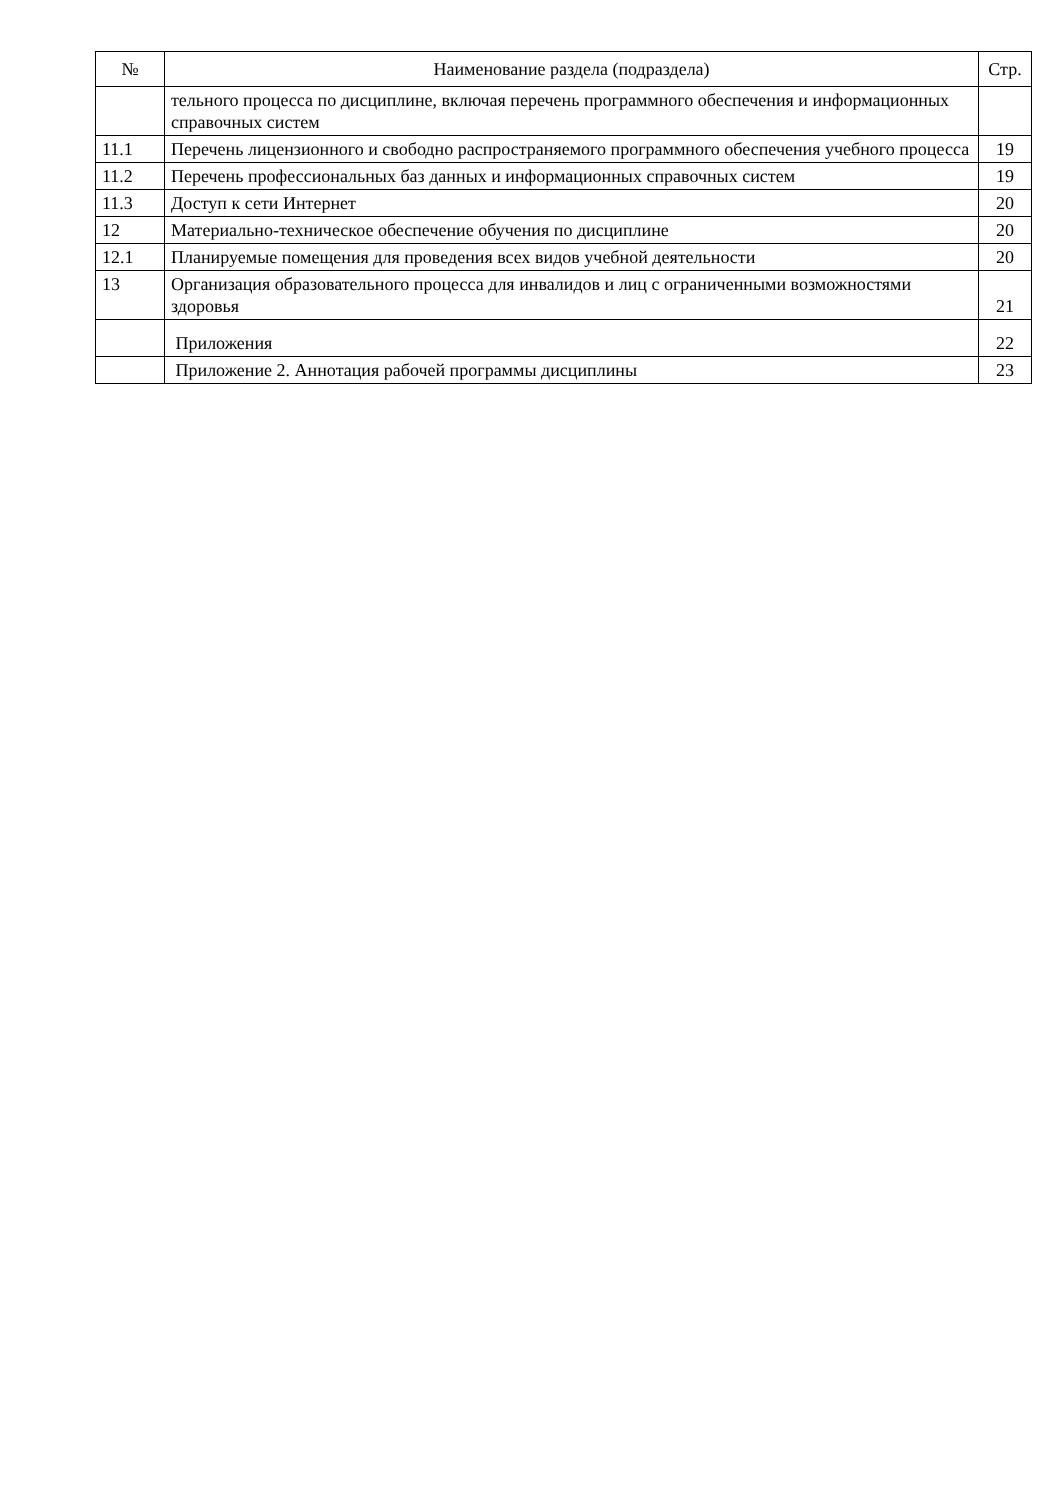| № | Наименование раздела (подраздела) | Стр. |
| --- | --- | --- |
| | тельного процесса по дисциплине, включая перечень программного обеспечения и информационных справочных систем | |
| 11.1 | Перечень лицензионного и свободно распространяемого программного обеспечения учебного процесса | 19 |
| 11.2 | Перечень профессиональных баз данных и информационных справочных систем | 19 |
| 11.3 | Доступ к сети Интернет | 20 |
| 12 | Материально-техническое обеспечение обучения по дисциплине | 20 |
| 12.1 | Планируемые помещения для проведения всех видов учебной деятельности | 20 |
| 13 | Организация образовательного процесса для инвалидов и лиц с ограниченными возможностями здоровья | 21 |
| | Приложения | 22 |
| | Приложение 2. Аннотация рабочей программы дисциплины | 23 |